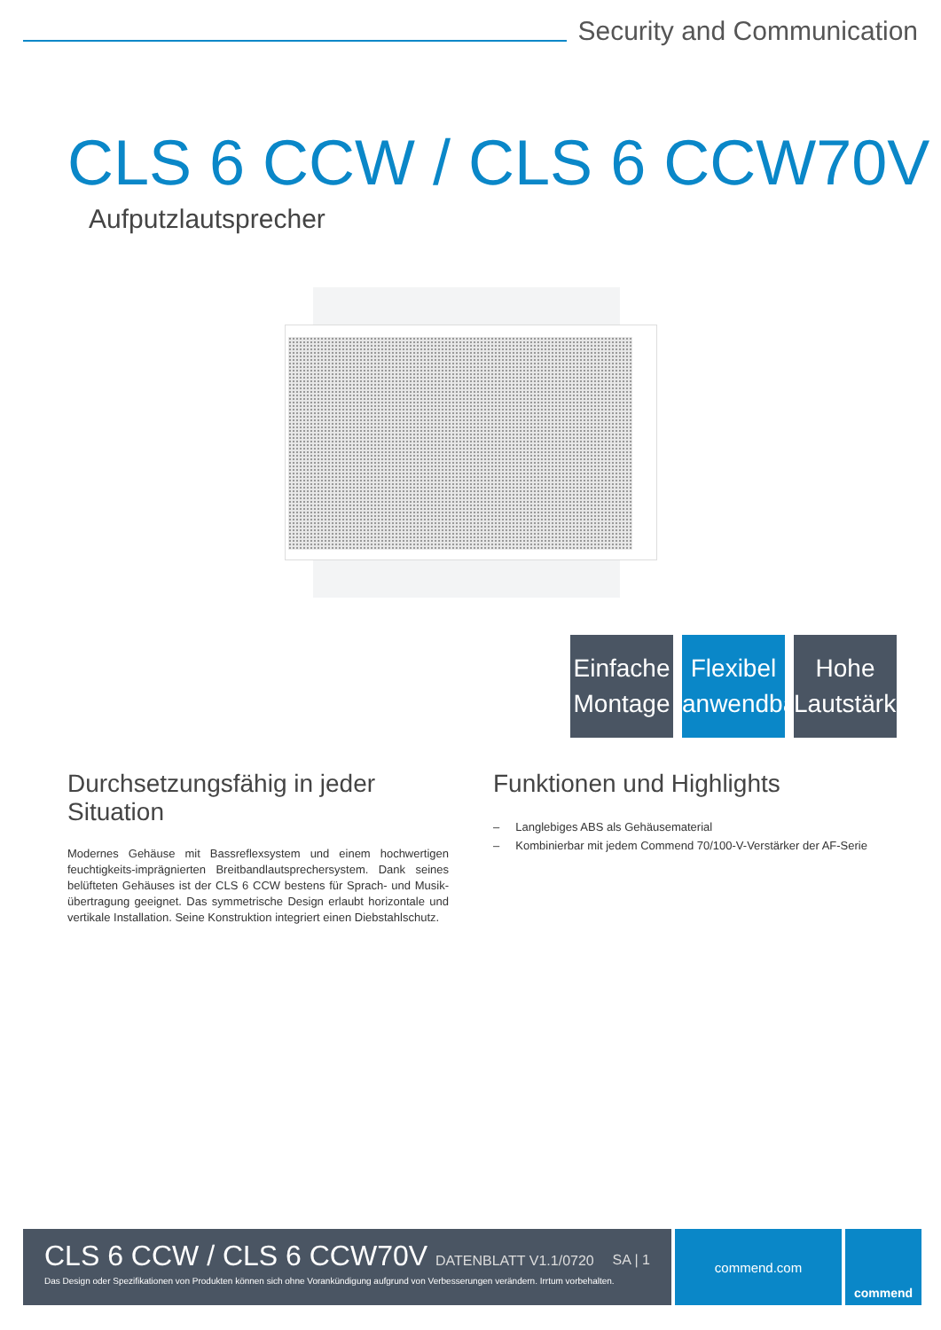Security and Communication
CLS 6 CCW / CLS 6 CCW70V
Aufputzlautsprecher
Einfache
Montage
Flexibel
anwendbar
Hohe
Lautstärke
Durchsetzungsfähig in jeder Situation
Modernes Gehäuse mit Bassreflexsystem und einem hochwertigen feuchtigkeits-imprägnierten Breitbandlautsprechersystem. Dank seines belüfteten Gehäuses ist der CLS 6 CCW bestens für Sprach- und Musik-übertragung geeignet. Das symmetrische Design erlaubt horizontale und vertikale Installation. Seine Konstruktion integriert einen Diebstahlschutz.
Funktionen und Highlights
– Langlebiges ABS als Gehäusematerial
– Kombinierbar mit jedem Commend 70/100-V-Verstärker der AF-Serie
CLS 6 CCW / CLS 6 CCW70V DATENBLATT V1.1/0720 SA | 1
Das Design oder Spezifikationen von Produkten können sich ohne Vorankündigung aufgrund von Verbesserungen verändern. Irrtum vorbehalten.
commend.com commend